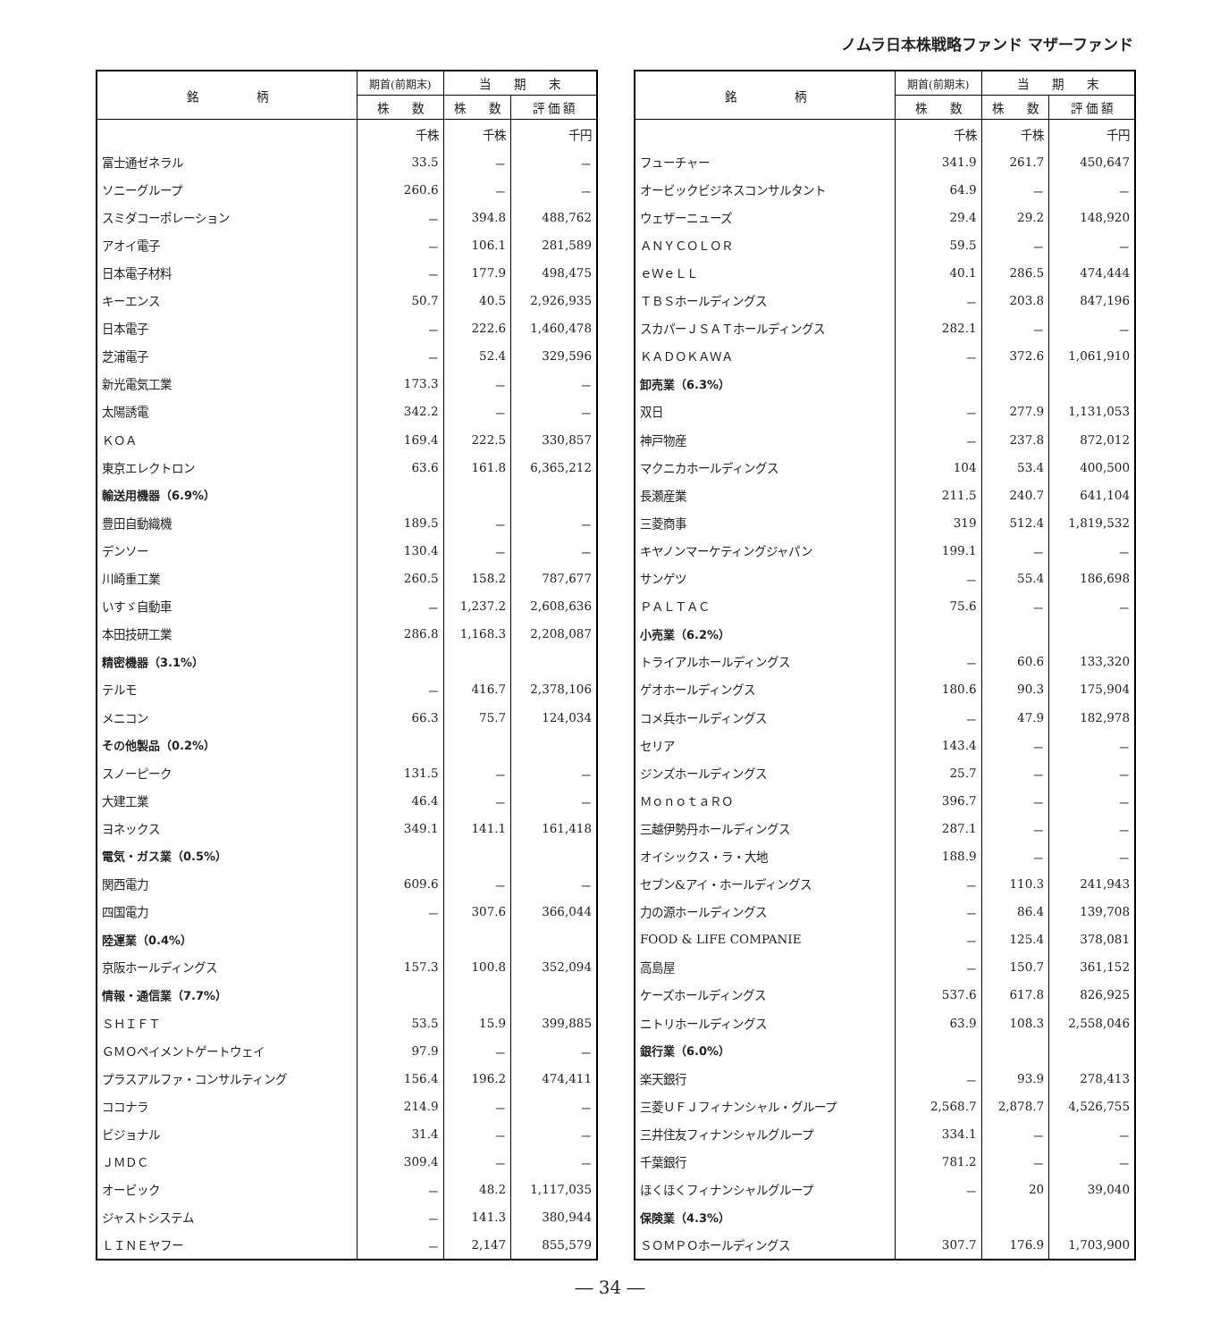ノムラ日本株戦略ファンド マザーファンド
| 銘 柄 | 期首(前期末) | 当 期 末 | |
| --- | --- | --- | --- |
| | 株 数 | 株 数 | 評 価 額 |
| | 千株 | 千株 | 千円 |
| 富士通ゼネラル | 33.5 | － | － |
| ソニーグループ | 260.6 | － | － |
| スミダコーポレーション | － | 394.8 | 488,762 |
| アオイ電子 | － | 106.1 | 281,589 |
| 日本電子材料 | － | 177.9 | 498,475 |
| キーエンス | 50.7 | 40.5 | 2,926,935 |
| 日本電子 | － | 222.6 | 1,460,478 |
| 芝浦電子 | － | 52.4 | 329,596 |
| 新光電気工業 | 173.3 | － | － |
| 太陽誘電 | 342.2 | － | － |
| ＫＯＡ | 169.4 | 222.5 | 330,857 |
| 東京エレクトロン | 63.6 | 161.8 | 6,365,212 |
| 輸送用機器（6.9%） | | | |
| 豊田自動織機 | 189.5 | － | － |
| デンソー | 130.4 | － | － |
| 川崎重工業 | 260.5 | 158.2 | 787,677 |
| いすゞ自動車 | － | 1,237.2 | 2,608,636 |
| 本田技研工業 | 286.8 | 1,168.3 | 2,208,087 |
| 精密機器（3.1%） | | | |
| テルモ | － | 416.7 | 2,378,106 |
| メニコン | 66.3 | 75.7 | 124,034 |
| その他製品（0.2%） | | | |
| スノーピーク | 131.5 | － | － |
| 大建工業 | 46.4 | － | － |
| ヨネックス | 349.1 | 141.1 | 161,418 |
| 電気・ガス業（0.5%） | | | |
| 関西電力 | 609.6 | － | － |
| 四国電力 | － | 307.6 | 366,044 |
| 陸運業（0.4%） | | | |
| 京阪ホールディングス | 157.3 | 100.8 | 352,094 |
| 情報・通信業（7.7%） | | | |
| ＳＨＩＦＴ | 53.5 | 15.9 | 399,885 |
| ＧＭＯペイメントゲートウェイ | 97.9 | － | － |
| プラスアルファ・コンサルティング | 156.4 | 196.2 | 474,411 |
| ココナラ | 214.9 | － | － |
| ビジョナル | 31.4 | － | － |
| ＪＭＤＣ | 309.4 | － | － |
| オービック | － | 48.2 | 1,117,035 |
| ジャストシステム | － | 141.3 | 380,944 |
| ＬＩＮＥヤフー | － | 2,147 | 855,579 |
| 銘 柄 | 期首(前期末) | 当 期 末 | |
| --- | --- | --- | --- |
| | 株 数 | 株 数 | 評 価 額 |
| | 千株 | 千株 | 千円 |
| フューチャー | 341.9 | 261.7 | 450,647 |
| オービックビジネスコンサルタント | 64.9 | － | － |
| ウェザーニューズ | 29.4 | 29.2 | 148,920 |
| ＡＮＹＣＯＬＯＲ | 59.5 | － | － |
| ｅＷｅＬＬ | 40.1 | 286.5 | 474,444 |
| ＴＢＳホールディングス | － | 203.8 | 847,196 |
| スカパーＪＳＡＴホールディングス | 282.1 | － | － |
| ＫＡＤＯＫＡＷＡ | － | 372.6 | 1,061,910 |
| 卸売業（6.3%） | | | |
| 双日 | － | 277.9 | 1,131,053 |
| 神戸物産 | － | 237.8 | 872,012 |
| マクニカホールディングス | 104 | 53.4 | 400,500 |
| 長瀬産業 | 211.5 | 240.7 | 641,104 |
| 三菱商事 | 319 | 512.4 | 1,819,532 |
| キヤノンマーケティングジャパン | 199.1 | － | － |
| サンゲツ | － | 55.4 | 186,698 |
| ＰＡＬＴＡＣ | 75.6 | － | － |
| 小売業（6.2%） | | | |
| トライアルホールディングス | － | 60.6 | 133,320 |
| ゲオホールディングス | 180.6 | 90.3 | 175,904 |
| コメ兵ホールディングス | － | 47.9 | 182,978 |
| セリア | 143.4 | － | － |
| ジンズホールディングス | 25.7 | － | － |
| ＭｏｎｏｔａＲＯ | 396.7 | － | － |
| 三越伊勢丹ホールディングス | 287.1 | － | － |
| オイシックス・ラ・大地 | 188.9 | － | － |
| セブン&アイ・ホールディングス | － | 110.3 | 241,943 |
| 力の源ホールディングス | － | 86.4 | 139,708 |
| FOOD & LIFE COMPANIE | － | 125.4 | 378,081 |
| 高島屋 | － | 150.7 | 361,152 |
| ケーズホールディングス | 537.6 | 617.8 | 826,925 |
| ニトリホールディングス | 63.9 | 108.3 | 2,558,046 |
| 銀行業（6.0%） | | | |
| 楽天銀行 | － | 93.9 | 278,413 |
| 三菱ＵＦＪフィナンシャル・グループ | 2,568.7 | 2,878.7 | 4,526,755 |
| 三井住友フィナンシャルグループ | 334.1 | － | － |
| 千葉銀行 | 781.2 | － | － |
| ほくほくフィナンシャルグループ | － | 20 | 39,040 |
| 保険業（4.3%） | | | |
| ＳＯＭＰＯホールディングス | 307.7 | 176.9 | 1,703,900 |
― 34 ―